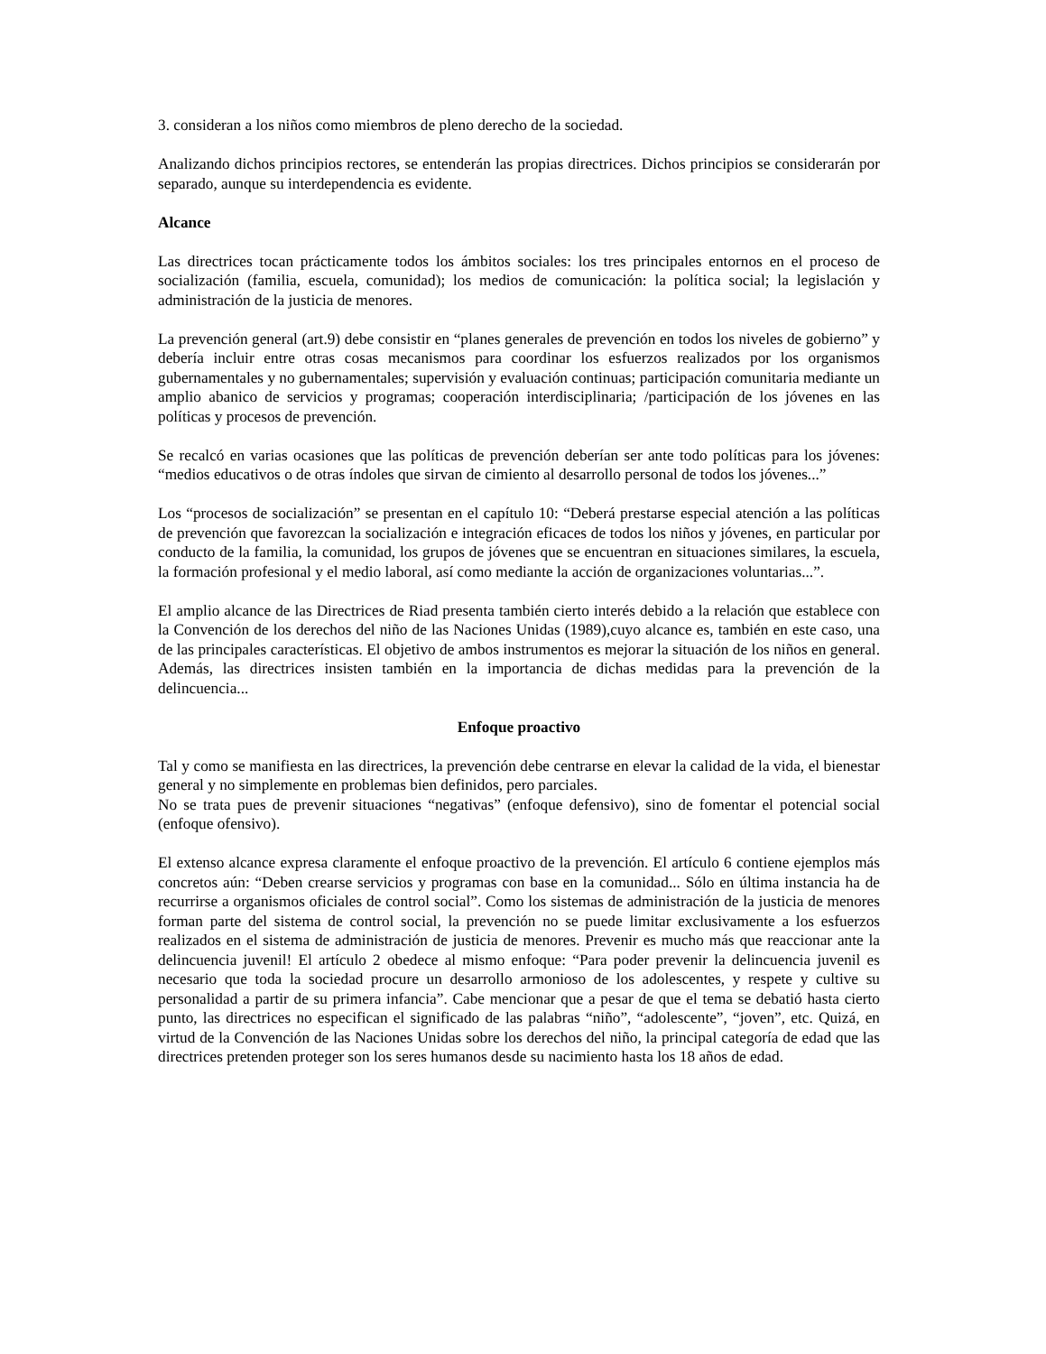3. consideran a los niños como miembros de pleno derecho de la sociedad.
Analizando dichos principios rectores, se entenderán las propias directrices. Dichos principios se considerarán por separado, aunque su interdependencia es evidente.
Alcance
Las directrices tocan prácticamente todos los ámbitos sociales: los tres principales entornos en el proceso de socialización (familia, escuela, comunidad); los medios de comunicación: la política social; la legislación y administración de la justicia de menores.
La prevención general (art.9) debe consistir en “planes generales de prevención en todos los niveles de gobierno” y debería incluir entre otras cosas mecanismos para coordinar los esfuerzos realizados por los organismos gubernamentales y no gubernamentales; supervisión y evaluación continuas; participación comunitaria mediante un amplio abanico de servicios y programas; cooperación interdisciplinaria; /participación de los jóvenes en las políticas y procesos de prevención.
Se recalcó en varias ocasiones que las políticas de prevención deberían ser ante todo políticas para los jóvenes: “medios educativos o de otras índoles que sirvan de cimiento al desarrollo personal de todos los jóvenes...”
Los “procesos de socialización” se presentan en el capítulo 10: “Deberá prestarse especial atención a las políticas de prevención que favorezcan la socialización e integración eficaces de todos los niños y jóvenes, en particular por conducto de la familia, la comunidad, los grupos de jóvenes que se encuentran en situaciones similares, la escuela, la formación profesional y el medio laboral, así como mediante la acción de organizaciones voluntarias...”.
El amplio alcance de las Directrices de Riad presenta también cierto interés debido a la relación que establece con la Convención de los derechos del niño de las Naciones Unidas (1989),cuyo alcance es, también en este caso, una de las principales características. El objetivo de ambos instrumentos es mejorar la situación de los niños en general. Además, las directrices insisten también en la importancia de dichas medidas para la prevención de la delincuencia...
Enfoque proactivo
Tal y como se manifiesta en las directrices, la prevención debe centrarse en elevar la calidad de la vida, el bienestar general y no simplemente en problemas bien definidos, pero parciales.
No se trata pues de prevenir situaciones “negativas” (enfoque defensivo), sino de fomentar el potencial social (enfoque ofensivo).
El extenso alcance expresa claramente el enfoque proactivo de la prevención. El artículo 6 contiene ejemplos más concretos aún: “Deben crearse servicios y programas con base en la comunidad... Sólo en última instancia ha de recurrirse a organismos oficiales de control social”. Como los sistemas de administración de la justicia de menores forman parte del sistema de control social, la prevención no se puede limitar exclusivamente a los esfuerzos realizados en el sistema de administración de justicia de menores. Prevenir es mucho más que reaccionar ante la delincuencia juvenil! El artículo 2 obedece al mismo enfoque: “Para poder prevenir la delincuencia juvenil es necesario que toda la sociedad procure un desarrollo armonioso de los adolescentes, y respete y cultive su personalidad a partir de su primera infancia”. Cabe mencionar que a pesar de que el tema se debatió hasta cierto punto, las directrices no especifican el significado de las palabras “niño”, “adolescente”, “joven”, etc. Quizá, en virtud de la Convención de las Naciones Unidas sobre los derechos del niño, la principal categoría de edad que las directrices pretenden proteger son los seres humanos desde su nacimiento hasta los 18 años de edad.